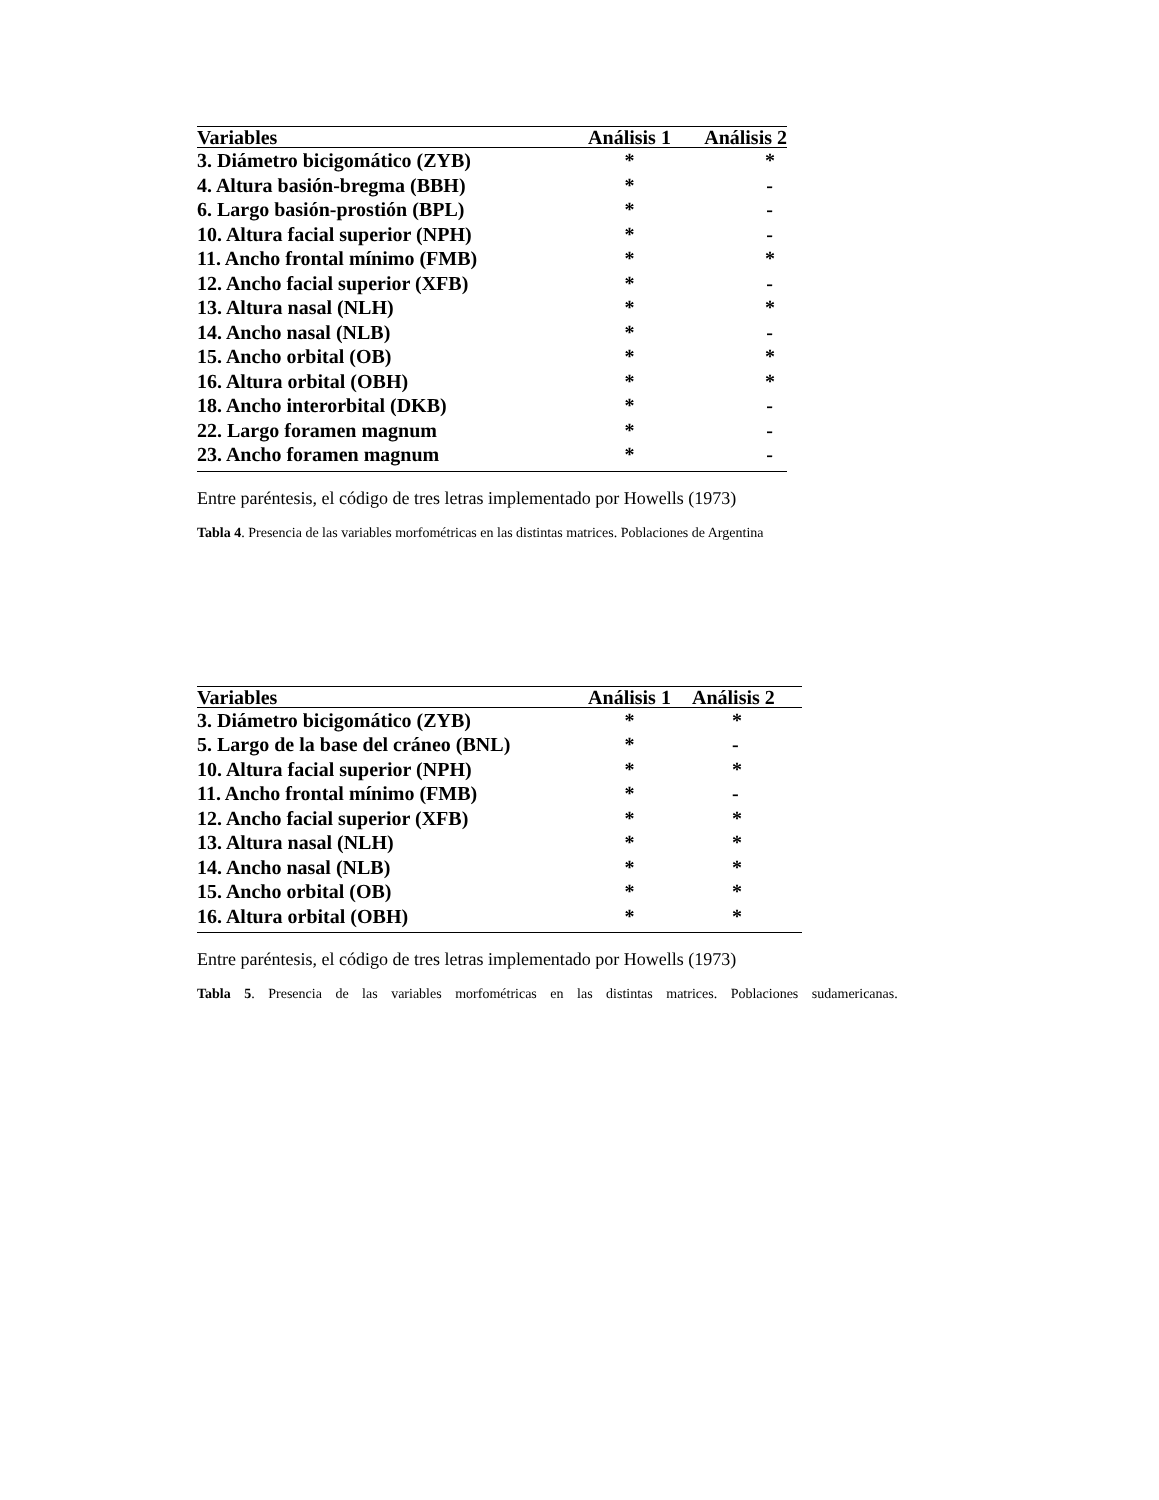| Variables | Análisis 1 | Análisis 2 |
| --- | --- | --- |
| 3. Diámetro bicigomático (ZYB) | * | * |
| 4. Altura basión-bregma (BBH) | * | - |
| 6. Largo basión-prostión (BPL) | * | - |
| 10. Altura facial superior (NPH) | * | - |
| 11. Ancho frontal mínimo (FMB) | * | * |
| 12. Ancho facial superior (XFB) | * | - |
| 13. Altura nasal (NLH) | * | * |
| 14. Ancho nasal (NLB) | * | - |
| 15. Ancho orbital (OB) | * | * |
| 16. Altura orbital (OBH) | * | * |
| 18. Ancho interorbital (DKB) | * | - |
| 22. Largo foramen magnum | * | - |
| 23. Ancho foramen magnum | * | - |
Entre paréntesis, el código de tres letras implementado por Howells (1973)
Tabla 4. Presencia de las variables morfométricas en las distintas matrices. Poblaciones de Argentina
| Variables | Análisis 1 | Análisis 2 |
| --- | --- | --- |
| 3. Diámetro bicigomático (ZYB) | * | * |
| 5. Largo de la base del cráneo (BNL) | * | - |
| 10. Altura facial superior (NPH) | * | * |
| 11. Ancho frontal mínimo (FMB) | * | - |
| 12. Ancho facial superior (XFB) | * | * |
| 13. Altura nasal (NLH) | * | * |
| 14. Ancho nasal (NLB) | * | * |
| 15. Ancho orbital (OB) | * | * |
| 16. Altura orbital (OBH) | * | * |
Entre paréntesis, el código de tres letras implementado por Howells (1973)
Tabla 5. Presencia de las variables morfométricas en las distintas matrices. Poblaciones sudamericanas.